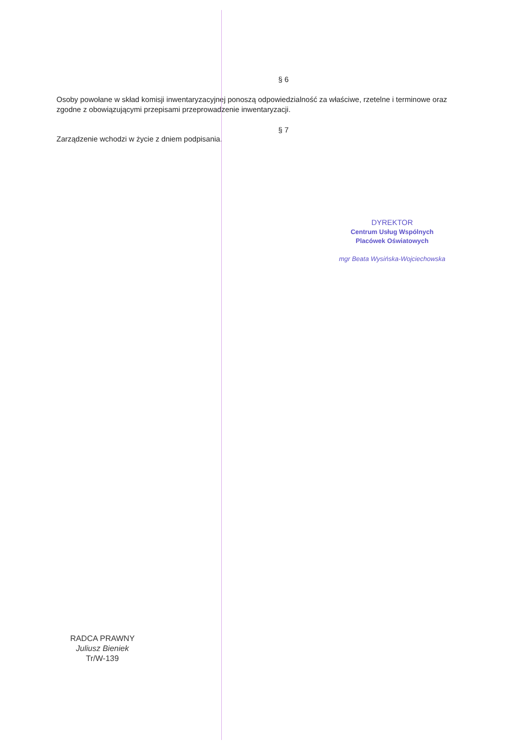§ 6
Osoby powołane w skład komisji inwentaryzacyjnej ponoszą odpowiedzialność za właściwe, rzetelne i terminowe oraz zgodne z obowiązującymi przepisami przeprowadzenie inwentaryzacji.
§ 7
Zarządzenie wchodzi w życie z dniem podpisania.
DYREKTOR
Centrum Usług Wspólnych
Placówek Oświatowych
mgr Beata Wysińska-Wojciechowska
RADCA PRAWNY
Juliusz Bieniek
Tr/W-139